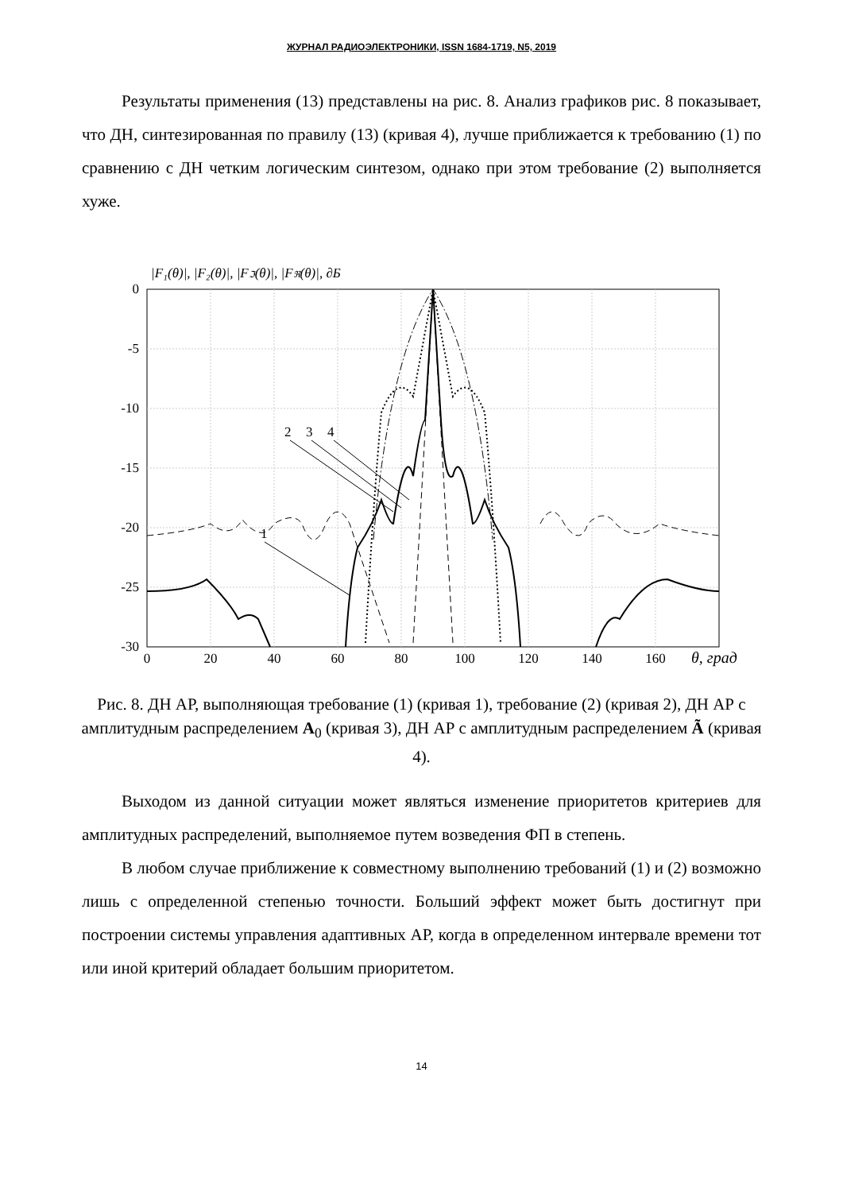ЖУРНАЛ РАДИОЭЛЕКТРОНИКИ, ISSN 1684-1719, N5, 2019
Результаты применения (13) представлены на рис. 8. Анализ графиков рис. 8 показывает, что ДН, синтезированная по правилу (13) (кривая 4), лучше приближается к требованию (1) по сравнению с ДН четким логическим синтезом, однако при этом требование (2) выполняется хуже.
|F₁(θ)|, |F₂(θ)|, |Fℑ(θ)|, |Fℜ(θ)|, ∂Б
0
-5
-10
-15
-20
-25
-30
0
20
40
60
80
100
120
140
160
θ, град
2
3
4
1
Рис. 8. ДН АР, выполняющая требование (1) (кривая 1), требование (2) (кривая 2), ДН АР с амплитудным распределением A<sub>0</sub> (кривая 3), ДН АР с амплитудным распределением Ã (кривая 4).
Выходом из данной ситуации может являться изменение приоритетов критериев для амплитудных распределений, выполняемое путем возведения ФП в степень.
В любом случае приближение к совместному выполнению требований (1) и (2) возможно лишь с определенной степенью точности. Больший эффект может быть достигнут при построении системы управления адаптивных АР, когда в определенном интервале времени тот или иной критерий обладает большим приоритетом.
14